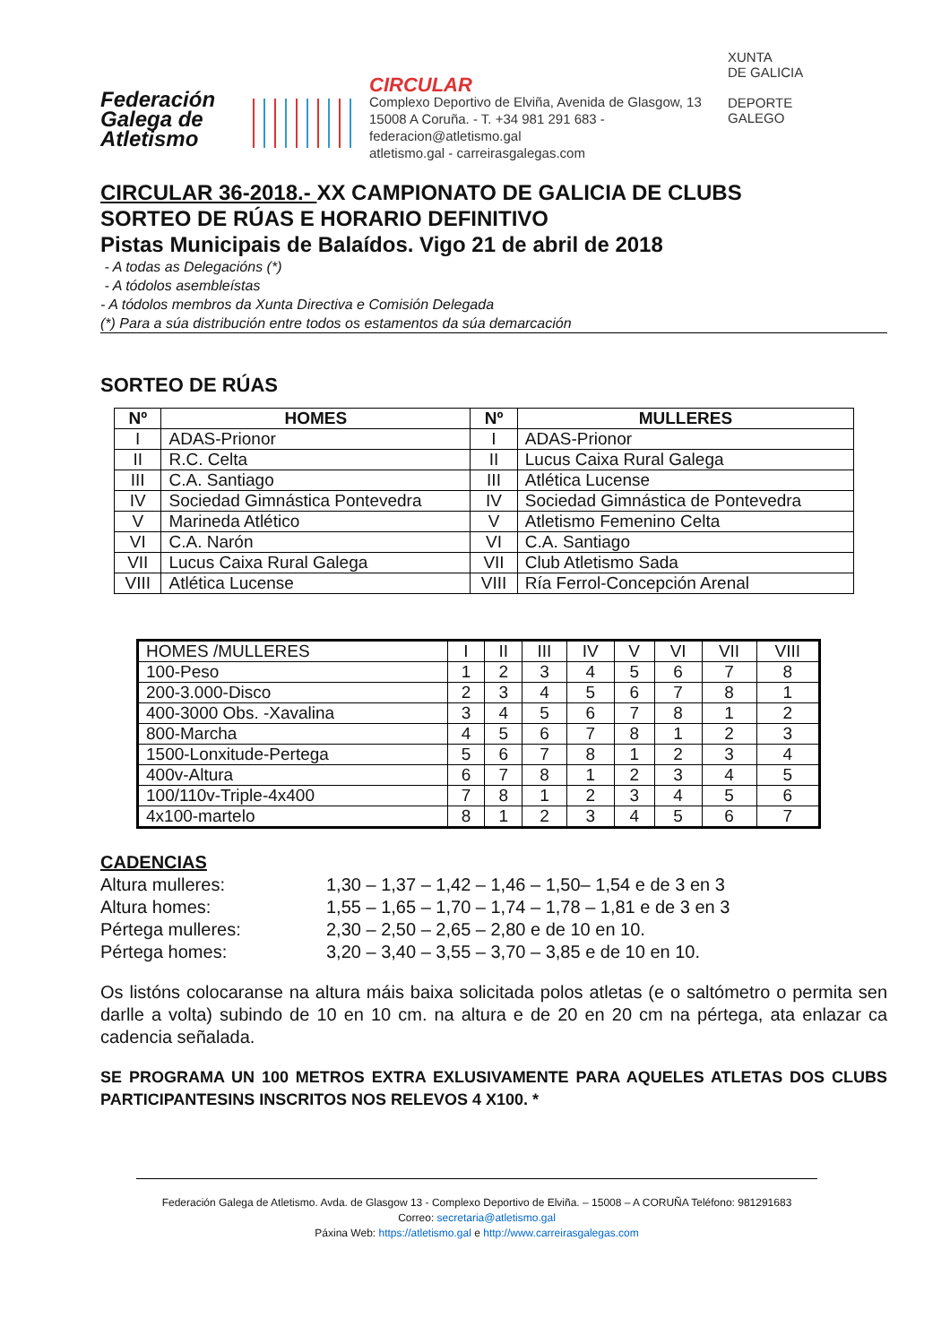Federación
Galega de
Atletismo
CIRCULAR
Complexo Deportivo de Elviña, Avenida de Glasgow, 13
15008 A Coruña. - T. +34 981 291 683 - federacion@atletismo.gal
atletismo.gal - carreirasgalegas.com
XUNTA
DE GALICIA
DEPORTE
GALEGO
CIRCULAR 36-2018.- XX CAMPIONATO DE GALICIA DE CLUBS
SORTEO DE RÚAS E HORARIO DEFINITIVO
Pistas Municipais de Balaídos. Vigo 21 de abril de 2018
- A todas as Delegacións (*)
- A tódolos asembleístas
- A tódolos membros da Xunta Directiva e Comisión Delegada
(*) Para a súa distribución entre todos os estamentos da súa demarcación
SORTEO DE RÚAS
| Nº | HOMES | Nº | MULLERES |
| --- | --- | --- | --- |
| I | ADAS-Prionor | I | ADAS-Prionor |
| II | R.C. Celta | II | Lucus Caixa Rural Galega |
| III | C.A. Santiago | III | Atlética Lucense |
| IV | Sociedad Gimnástica Pontevedra | IV | Sociedad Gimnástica de Pontevedra |
| V | Marineda Atlético | V | Atletismo Femenino Celta |
| VI | C.A. Narón | VI | C.A. Santiago |
| VII | Lucus Caixa Rural Galega | VII | Club Atletismo Sada |
| VIII | Atlética Lucense | VIII | Ría Ferrol-Concepción Arenal |
| HOMES /MULLERES | I | II | III | IV | V | VI | VII | VIII |
| 100-Peso | 1 | 2 | 3 | 4 | 5 | 6 | 7 | 8 |
| 200-3.000-Disco | 2 | 3 | 4 | 5 | 6 | 7 | 8 | 1 |
| 400-3000 Obs. -Xavalina | 3 | 4 | 5 | 6 | 7 | 8 | 1 | 2 |
| 800-Marcha | 4 | 5 | 6 | 7 | 8 | 1 | 2 | 3 |
| 1500-Lonxitude-Pertega | 5 | 6 | 7 | 8 | 1 | 2 | 3 | 4 |
| 400v-Altura | 6 | 7 | 8 | 1 | 2 | 3 | 4 | 5 |
| 100/110v-Triple-4x400 | 7 | 8 | 1 | 2 | 3 | 4 | 5 | 6 |
| 4x100-martelo | 8 | 1 | 2 | 3 | 4 | 5 | 6 | 7 |
CADENCIAS
Altura mulleres: 1,30 – 1,37 – 1,42 – 1,46 – 1,50– 1,54 e de 3 en 3
Altura homes: 1,55 – 1,65 – 1,70 – 1,74 – 1,78 – 1,81 e de 3 en 3
Pértega mulleres: 2,30 – 2,50 – 2,65 – 2,80 e de 10 en 10.
Pértega homes: 3,20 – 3,40 – 3,55 – 3,70 – 3,85 e de 10 en 10.
Os listóns colocaranse na altura máis baixa solicitada polos atletas (e o saltómetro o permita sen darlle a volta) subindo de 10 en 10 cm. na altura e de 20 en 20 cm na pértega, ata enlazar ca cadencia señalada.
SE PROGRAMA UN 100 METROS EXTRA EXLUSIVAMENTE PARA AQUELES ATLETAS DOS CLUBS PARTICIPANTESINS INSCRITOS NOS RELEVOS 4 X100. *
Federación Galega de Atletismo. Avda. de Glasgow 13 - Complexo Deportivo de Elviña. – 15008 – A CORUÑA Teléfono: 981291683
Correo: secretaria@atletismo.gal
Páxina Web: https://atletismo.gal e http://www.carreirasgalegas.com